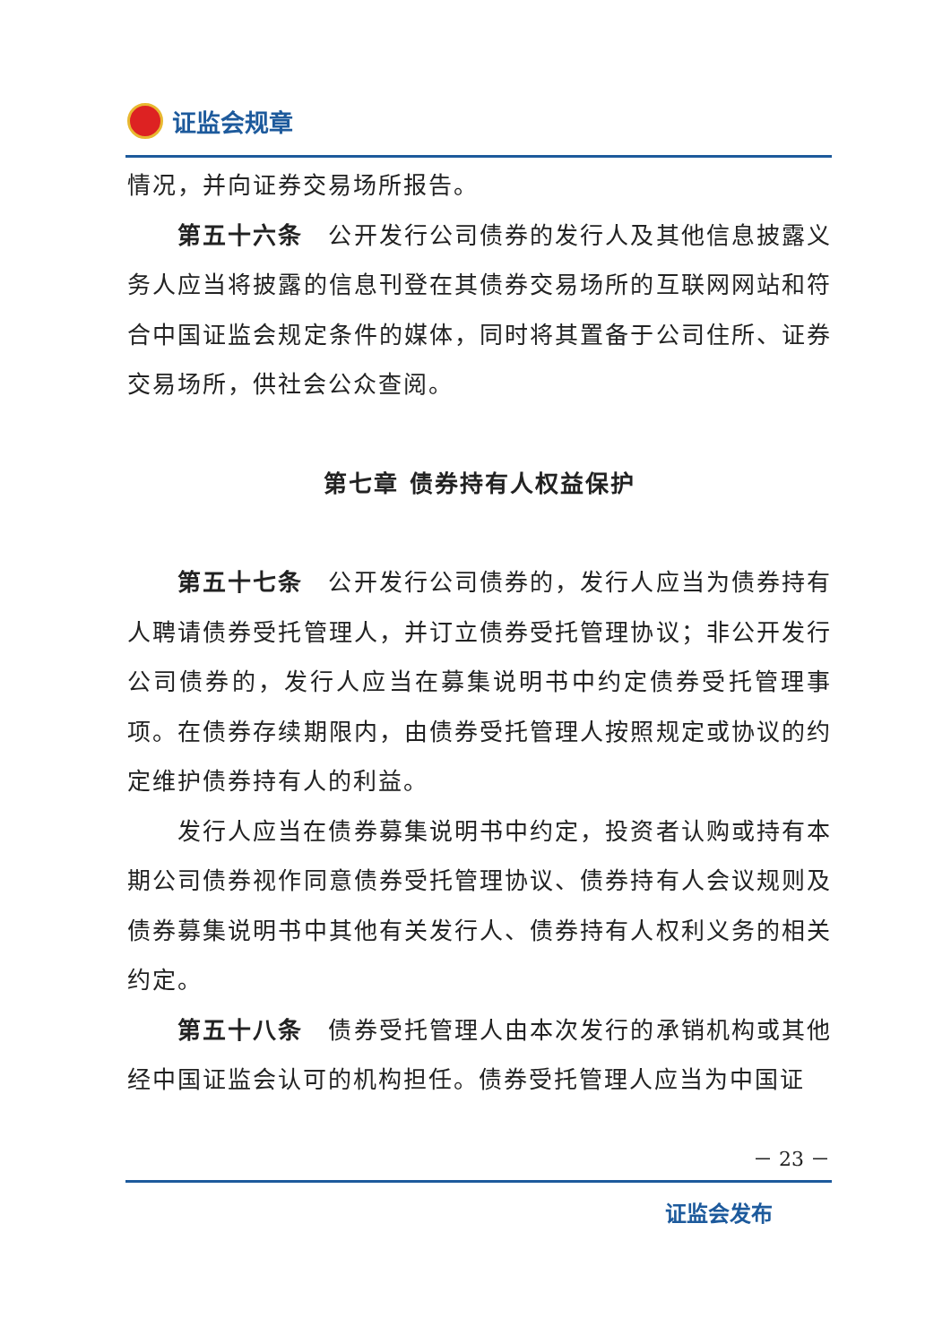证监会规章
情况，并向证券交易场所报告。
第五十六条　公开发行公司债券的发行人及其他信息披露义务人应当将披露的信息刊登在其债券交易场所的互联网网站和符合中国证监会规定条件的媒体，同时将其置备于公司住所、证券交易场所，供社会公众查阅。
第七章 债券持有人权益保护
第五十七条　公开发行公司债券的，发行人应当为债券持有人聘请债券受托管理人，并订立债券受托管理协议；非公开发行公司债券的，发行人应当在募集说明书中约定债券受托管理事项。在债券存续期限内，由债券受托管理人按照规定或协议的约定维护债券持有人的利益。
发行人应当在债券募集说明书中约定，投资者认购或持有本期公司债券视作同意债券受托管理协议、债券持有人会议规则及债券募集说明书中其他有关发行人、债券持有人权利义务的相关约定。
第五十八条　债券受托管理人由本次发行的承销机构或其他经中国证监会认可的机构担任。债券受托管理人应当为中国证
－ 23 －
证监会发布